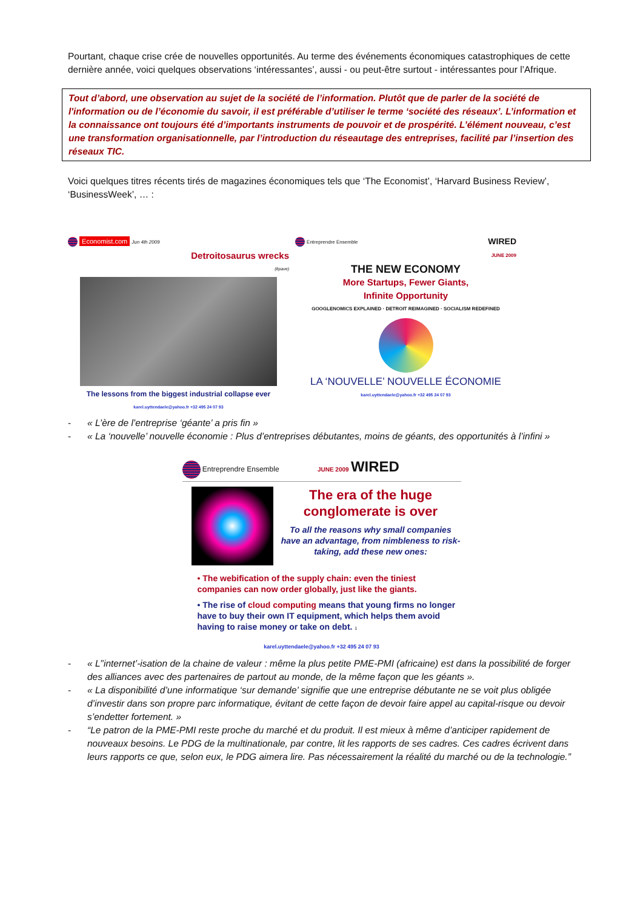Pourtant, chaque crise crée de nouvelles opportunités. Au terme des événements économiques catastrophiques de cette dernière année, voici quelques observations ‘intéressantes’, aussi - ou peut-être surtout - intéressantes pour l’Afrique.
Tout d’abord, une observation au sujet de la société de l’information. Plutôt que de parler de la société de l'information ou de l’économie du savoir, il est préférable d’utiliser le terme ‘société des réseaux’. L’information et la connaissance ont toujours été d’importants instruments de pouvoir et de prospérité. L’élément nouveau, c’est une transformation organisationnelle, par l’introduction du réseautage des entreprises, facilité par l’insertion des réseaux TIC.
Voici quelques titres récents tirés de magazines économiques tels que ‘The Economist’, ‘Harvard Business Review’, ‘BusinessWeek’, … :
Economist.com Jun 4th 2009
Detroitosaurus wrecks
(épave)
The lessons from the biggest industrial collapse ever
karel.uyttendaele@yahoo.fr +32 495 24 07 93
Entreprendre Ensemble WIRED
JUNE 2009
THE NEW ECONOMY
More Startups, Fewer Giants,
Infinite Opportunity
GOOGLENOMICS EXPLAINED · DETROIT REIMAGINED · SOCIALISM REDEFINED
LA ‘NOUVELLE’ NOUVELLE ÉCONOMIE
karel.uyttendaele@yahoo.fr +32 495 24 07 93
- « L’ère de l’entreprise ‘géante’ a pris fin »
- « La ‘nouvelle’ nouvelle économie : Plus d’entreprises débutantes, moins de géants, des opportunités à l’infini »
Entreprendre Ensemble JUNE 2009 WIRED
The era of the huge conglomerate is over
To all the reasons why small companies have an advantage, from nimbleness to risk-taking, add these new ones:
• The webification of the supply chain: even the tiniest companies can now order globally, just like the giants.
• The rise of cloud computing means that young firms no longer have to buy their own IT equipment, which helps them avoid having to raise money or take on debt. 1
karel.uyttendaele@yahoo.fr +32 495 24 07 93
- « L’’internet’-isation de la chaine de valeur : même la plus petite PME-PMI (africaine) est dans la possibilité de forger des alliances avec des partenaires de partout au monde, de la même façon que les géants ».
- « La disponibilité d’une informatique ‘sur demande’ signifie que une entreprise débutante ne se voit plus obligée d’investir dans son propre parc informatique, évitant de cette façon de devoir faire appel au capital-risque ou devoir s’endetter fortement. »
- “Le patron de la PME-PMI reste proche du marché et du produit. Il est mieux à même d’anticiper rapidement de nouveaux besoins. Le PDG de la multinationale, par contre, lit les rapports de ses cadres. Ces cadres écrivent dans leurs rapports ce que, selon eux, le PDG aimera lire. Pas nécessairement la réalité du marché ou de la technologie.”